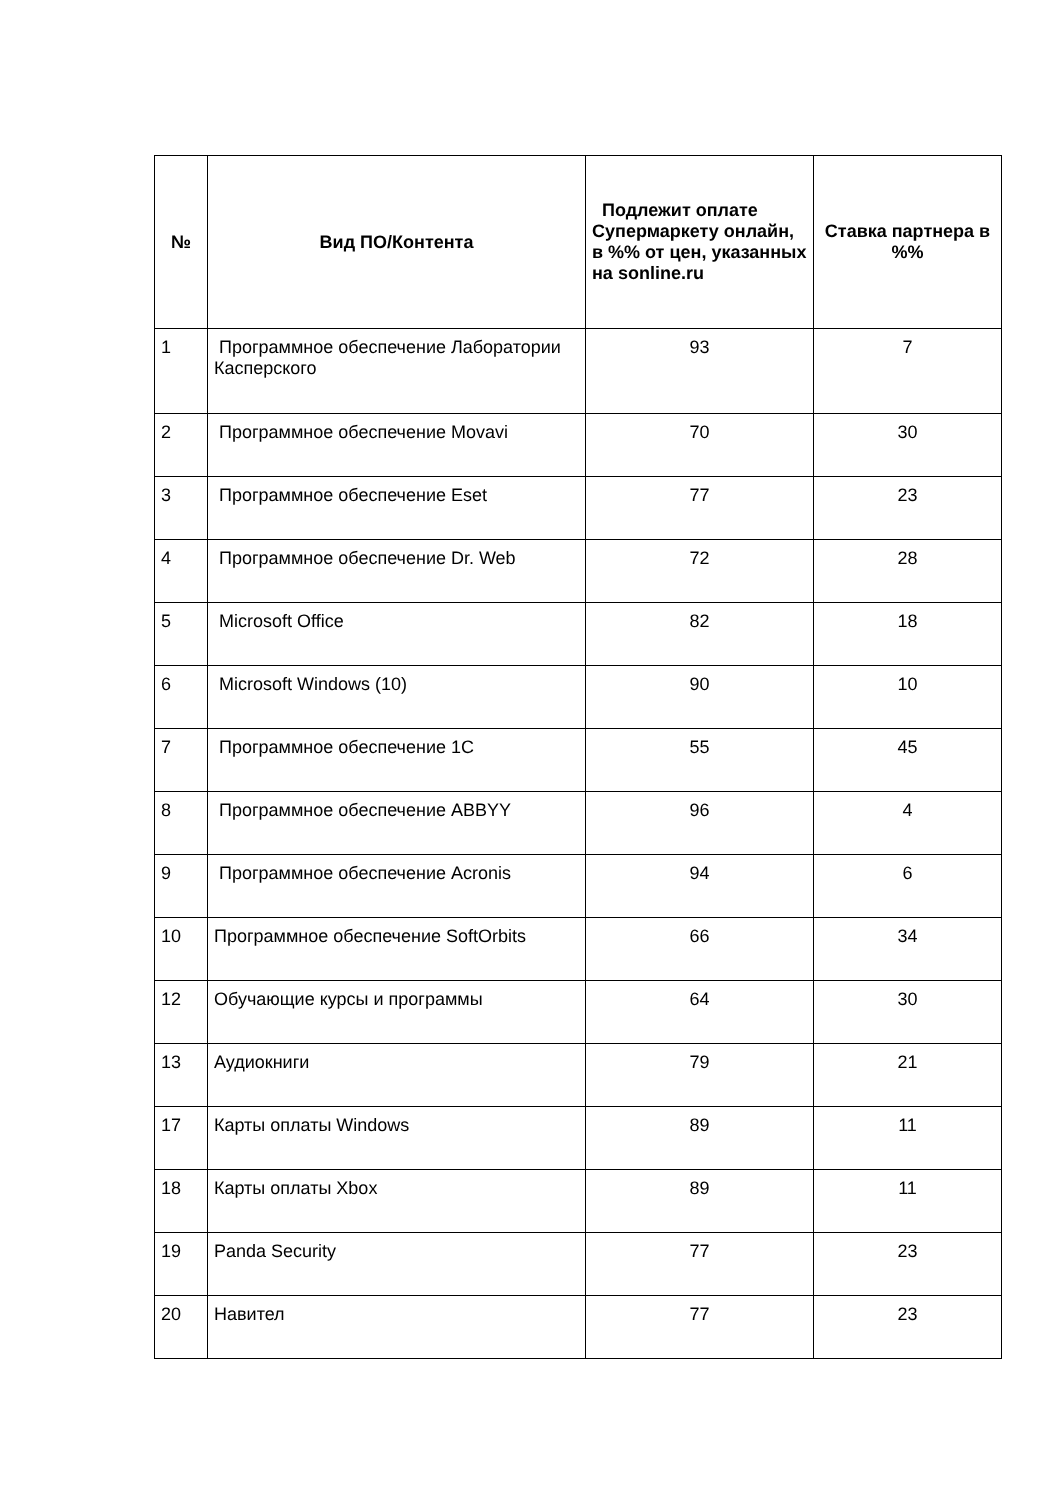| № | Вид ПО/Контента | Подлежит оплате Супермаркету онлайн, в %% от цен, указанных на sonline.ru | Ставка партнера в %% |
| --- | --- | --- | --- |
| 1 | Программное обеспечение Лаборатории Касперского | 93 | 7 |
| 2 | Программное обеспечение Movavi | 70 | 30 |
| 3 | Программное обеспечение Eset | 77 | 23 |
| 4 | Программное обеспечение Dr. Web | 72 | 28 |
| 5 | Microsoft Office | 82 | 18 |
| 6 | Microsoft Windows (10) | 90 | 10 |
| 7 | Программное обеспечение 1С | 55 | 45 |
| 8 | Программное обеспечение ABBYY | 96 | 4 |
| 9 | Программное обеспечение Acronis | 94 | 6 |
| 10 | Программное обеспечение SoftOrbits | 66 | 34 |
| 12 | Обучающие курсы и программы | 64 | 30 |
| 13 | Аудиокниги | 79 | 21 |
| 17 | Карты оплаты Windows | 89 | 11 |
| 18 | Карты оплаты Xbox | 89 | 11 |
| 19 | Panda Security | 77 | 23 |
| 20 | Навител | 77 | 23 |